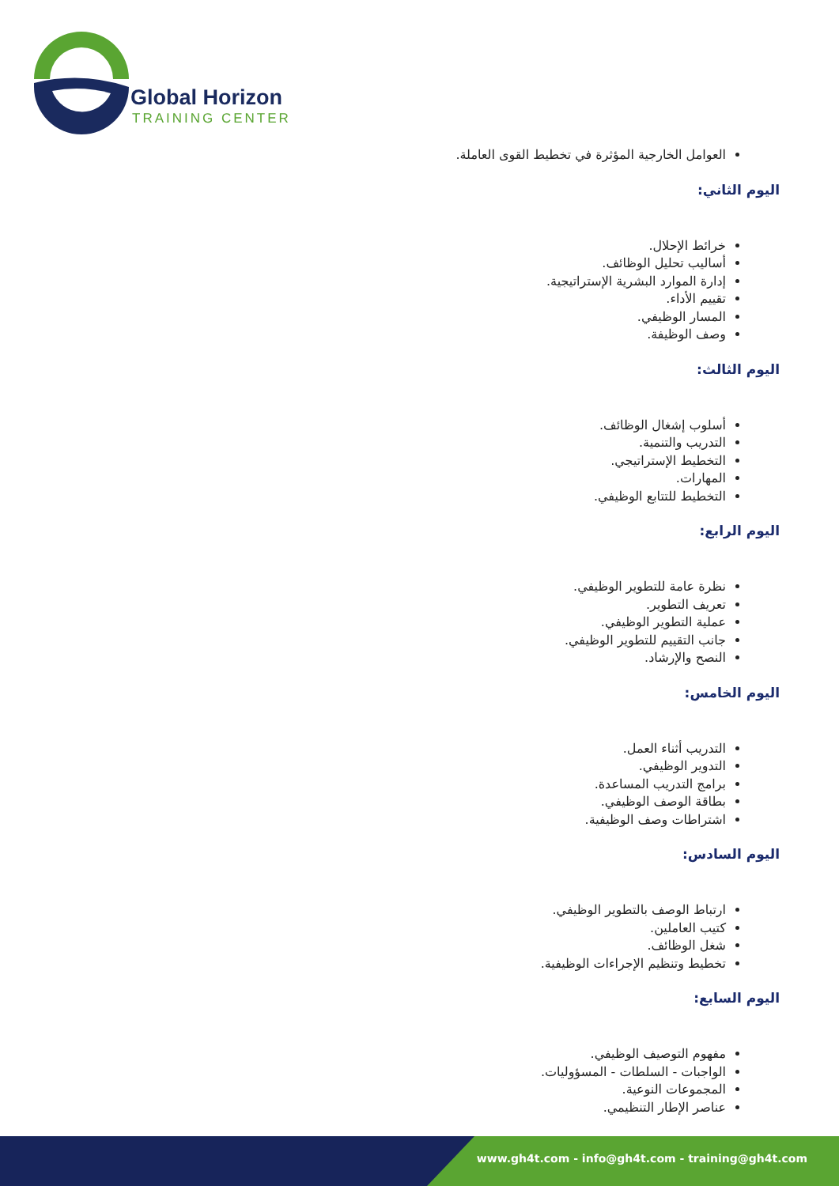Global Horizon
TRAINING CENTER
العوامل الخارجية المؤثرة في تخطيط القوى العاملة.
اليوم الثاني:
خرائط الإحلال.
أساليب تحليل الوظائف.
إدارة الموارد البشرية الإستراتيجية.
تقييم الأداء.
المسار الوظيفي.
وصف الوظيفة.
اليوم الثالث:
أسلوب إشغال الوظائف.
التدريب والتنمية.
التخطيط الإستراتيجي.
المهارات.
التخطيط للتتابع الوظيفي.
اليوم الرابع:
نظرة عامة للتطوير الوظيفي.
تعريف التطوير.
عملية التطوير الوظيفي.
جانب التقييم للتطوير الوظيفي.
النصح والإرشاد.
اليوم الخامس:
التدريب أثناء العمل.
التدوير الوظيفي.
برامج التدريب المساعدة.
بطاقة الوصف الوظيفي.
اشتراطات وصف الوظيفية.
اليوم السادس:
ارتباط الوصف بالتطوير الوظيفي.
كتيب العاملين.
شغل الوظائف.
تخطيط وتنظيم الإجراءات الوظيفية.
اليوم السابع:
مفهوم التوصيف الوظيفي.
الواجبات - السلطات - المسؤوليات.
المجموعات النوعية.
عناصر الإطار التنظيمي.
www.gh4t.com - info@gh4t.com - training@gh4t.com